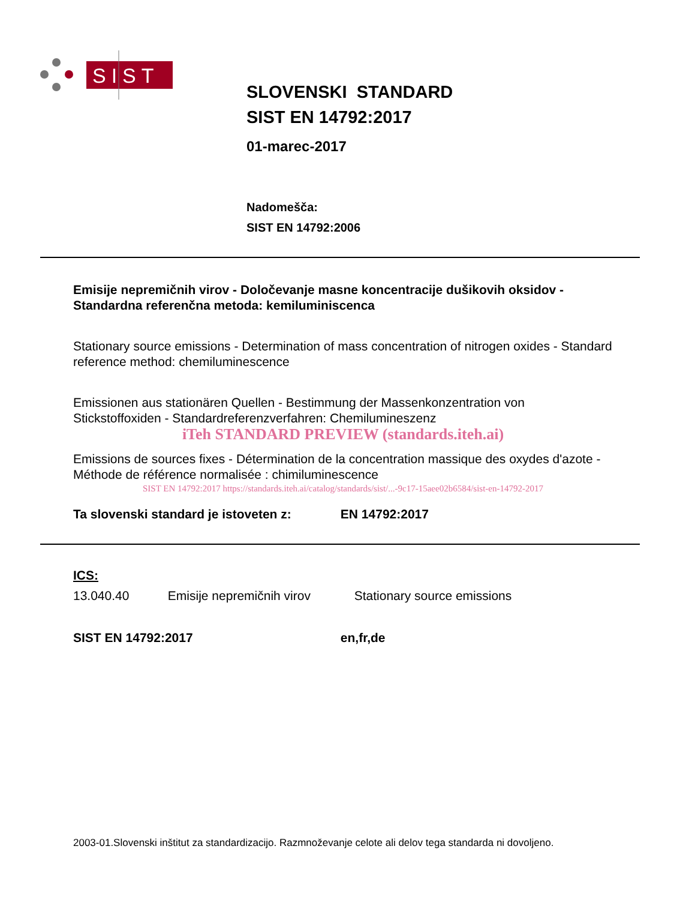SIST
SLOVENSKI STANDARD
SIST EN 14792:2017
01-marec-2017
Nadomešča:
SIST EN 14792:2006
Emisije nepremičnih virov - Določevanje masne koncentracije dušikovih oksidov - Standardna referenčna metoda: kemiluminiscenca
Stationary source emissions - Determination of mass concentration of nitrogen oxides - Standard reference method: chemiluminescence
Emissionen aus stationären Quellen - Bestimmung der Massenkonzentration von Stickstoffoxiden - Standardreferenzverfahren: Chemilumineszenz
iTeh STANDARD PREVIEW (standards.iteh.ai)
Emissions de sources fixes - Détermination de la concentration massique des oxydes d'azote - Méthode de référence normalisée : chimiluminescence
SIST EN 14792:2017 https://standards.iteh.ai/catalog/standards/sist/...-9c17-15aee02b6584/sist-en-14792-2017
Ta slovenski standard je istoveten z: EN 14792:2017
ICS:
13.040.40 Emisije nepremičnih virov Stationary source emissions
SIST EN 14792:2017 en,fr,de
2003-01.Slovenski inštitut za standardizacijo. Razmnoževanje celote ali delov tega standarda ni dovoljeno.